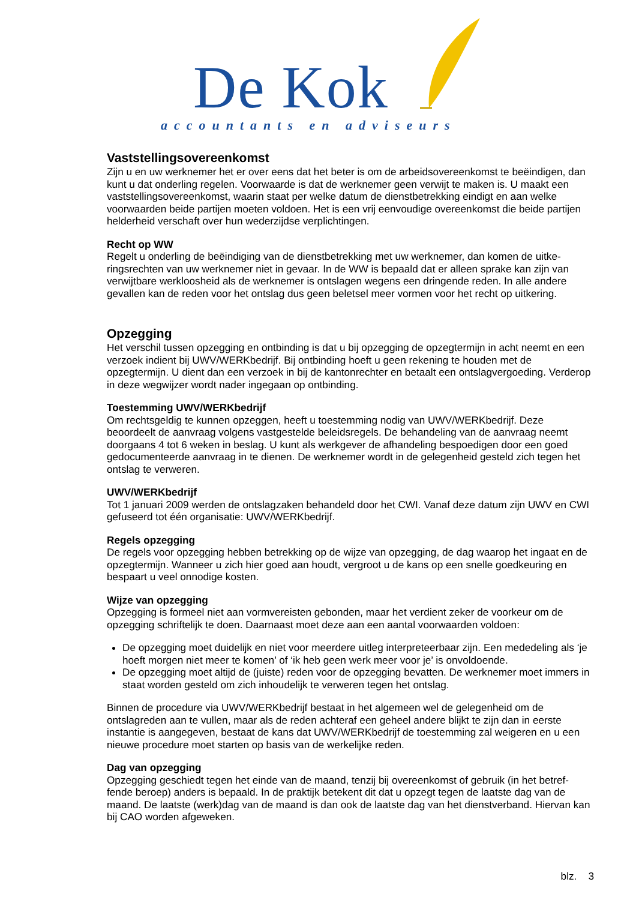De Kok
accountants en adviseurs
Vaststellingsovereenkomst
Zijn u en uw werknemer het er over eens dat het beter is om de arbeidsovereenkomst te beëindigen, dan kunt u dat onderling regelen. Voorwaarde is dat de werknemer geen verwijt te maken is. U maakt een vaststellingsovereenkomst, waarin staat per welke datum de dienstbetrekking eindigt en aan welke voorwaarden beide partijen moeten voldoen. Het is een vrij eenvoudige overeenkomst die beide partijen helderheid verschaft over hun wederzijdse verplichtingen.
Recht op WW
Regelt u onderling de beëindiging van de dienstbetrekking met uw werknemer, dan komen de uitke-ringsrechten van uw werknemer niet in gevaar. In de WW is bepaald dat er alleen sprake kan zijn van verwijtbare werkloosheid als de werknemer is ontslagen wegens een dringende reden. In alle andere gevallen kan de reden voor het ontslag dus geen beletsel meer vormen voor het recht op uitkering.
Opzegging
Het verschil tussen opzegging en ontbinding is dat u bij opzegging de opzegtermijn in acht neemt en een verzoek indient bij UWV/WERKbedrijf. Bij ontbinding hoeft u geen rekening te houden met de opzegtermijn. U dient dan een verzoek in bij de kantonrechter en betaalt een ontslagvergoeding. Verderop in deze wegwijzer wordt nader ingegaan op ontbinding.
Toestemming UWV/WERKbedrijf
Om rechtsgeldig te kunnen opzeggen, heeft u toestemming nodig van UWV/WERKbedrijf. Deze beoordeelt de aanvraag volgens vastgestelde beleidsregels. De behandeling van de aanvraag neemt doorgaans 4 tot 6 weken in beslag. U kunt als werkgever de afhandeling bespoedigen door een goed gedocumenteerde aanvraag in te dienen. De werknemer wordt in de gelegenheid gesteld zich tegen het ontslag te verweren.
UWV/WERKbedrijf
Tot 1 januari 2009 werden de ontslagzaken behandeld door het CWI. Vanaf deze datum zijn UWV en CWI gefuseerd tot één organisatie: UWV/WERKbedrijf.
Regels opzegging
De regels voor opzegging hebben betrekking op de wijze van opzegging, de dag waarop het ingaat en de opzegtermijn. Wanneer u zich hier goed aan houdt, vergroot u de kans op een snelle goedkeuring en bespaart u veel onnodige kosten.
Wijze van opzegging
Opzegging is formeel niet aan vormvereisten gebonden, maar het verdient zeker de voorkeur om de opzegging schriftelijk te doen. Daarnaast moet deze aan een aantal voorwaarden voldoen:
De opzegging moet duidelijk en niet voor meerdere uitleg interpreteerbaar zijn. Een mededeling als ‘je hoeft morgen niet meer te komen’ of ‘ik heb geen werk meer voor je’ is onvoldoende.
De opzegging moet altijd de (juiste) reden voor de opzegging bevatten. De werknemer moet immers in staat worden gesteld om zich inhoudelijk te verweren tegen het ontslag.
Binnen de procedure via UWV/WERKbedrijf bestaat in het algemeen wel de gelegenheid om de ontslagreden aan te vullen, maar als de reden achteraf een geheel andere blijkt te zijn dan in eerste instantie is aangegeven, bestaat de kans dat UWV/WERKbedrijf de toestemming zal weigeren en u een nieuwe procedure moet starten op basis van de werkelijke reden.
Dag van opzegging
Opzegging geschiedt tegen het einde van de maand, tenzij bij overeenkomst of gebruik (in het betref-fende beroep) anders is bepaald. In de praktijk betekent dit dat u opzegt tegen de laatste dag van de maand. De laatste (werk)dag van de maand is dan ook de laatste dag van het dienstverband. Hiervan kan bij CAO worden afgeweken.
blz. 3